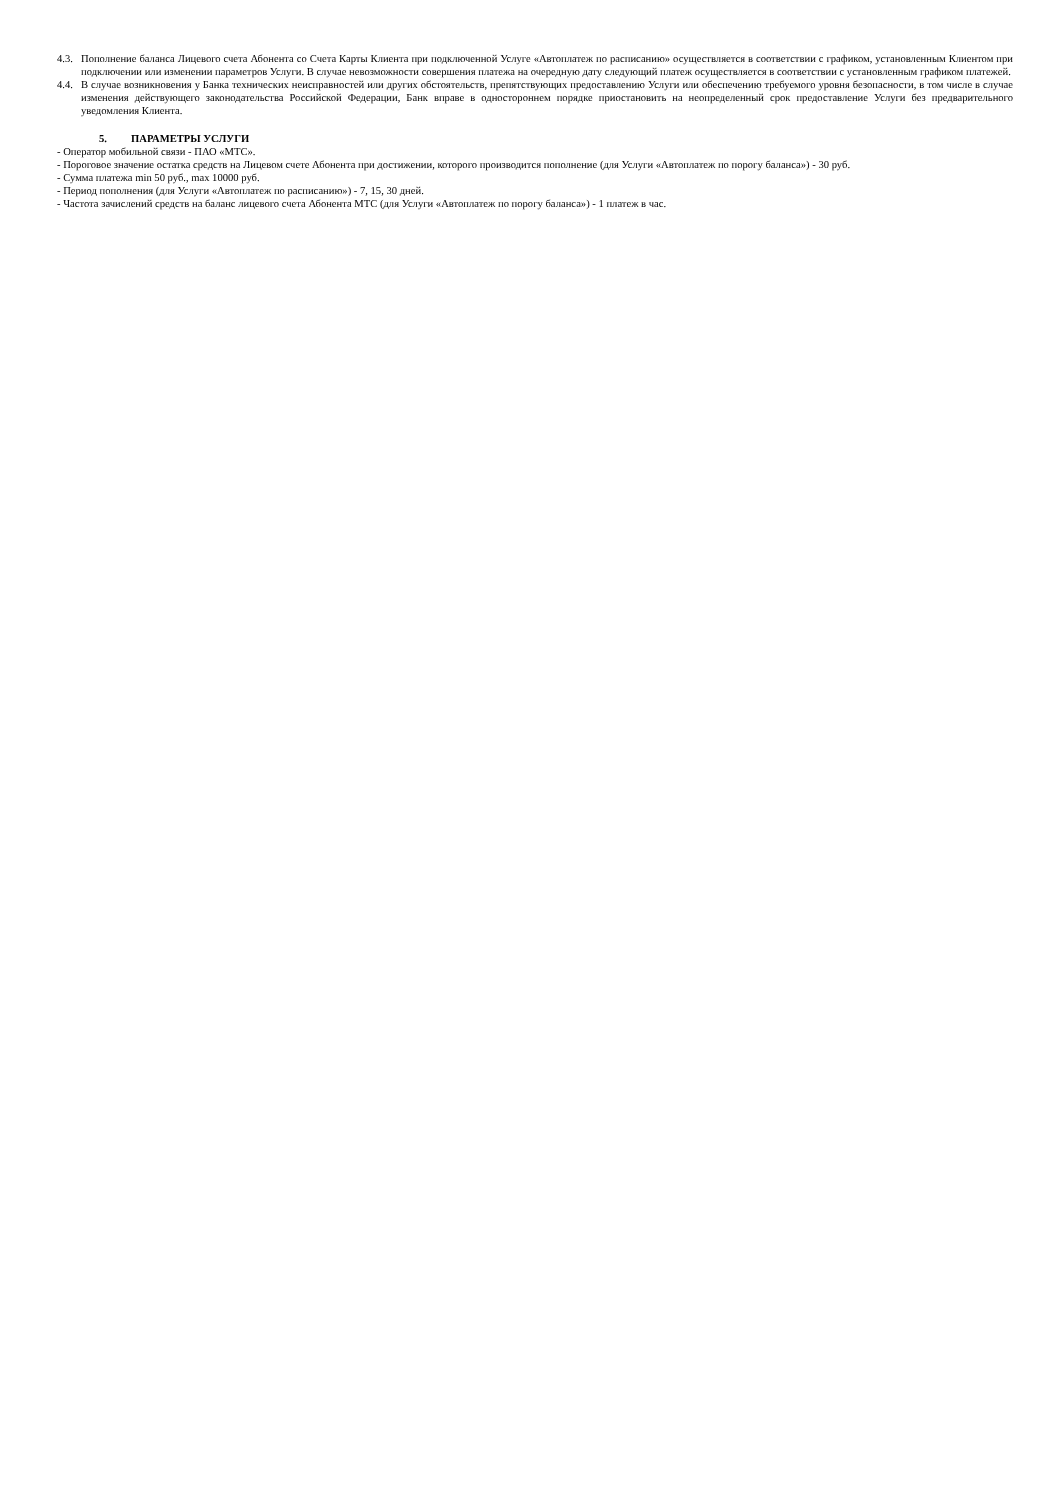4.3. Пополнение баланса Лицевого счета Абонента со Счета Карты Клиента при подключенной Услуге «Автоплатеж по расписанию» осуществляется в соответствии с графиком, установленным Клиентом при подключении или изменении параметров Услуги. В случае невозможности совершения платежа на очередную дату следующий платеж осуществляется в соответствии с установленным графиком платежей.
4.4. В случае возникновения у Банка технических неисправностей или других обстоятельств, препятствующих предоставлению Услуги или обеспечению требуемого уровня безопасности, в том числе в случае изменения действующего законодательства Российской Федерации, Банк вправе в одностороннем порядке приостановить на неопределенный срок предоставление Услуги без предварительного уведомления Клиента.
5. ПАРАМЕТРЫ УСЛУГИ
- Оператор мобильной связи - ПАО «МТС».
- Пороговое значение остатка средств на Лицевом счете Абонента при достижении, которого производится пополнение (для Услуги «Автоплатеж по порогу баланса») - 30 руб.
- Сумма платежа min 50 руб., max 10000 руб.
- Период пополнения (для Услуги «Автоплатеж по расписанию») - 7, 15, 30 дней.
- Частота зачислений средств на баланс лицевого счета Абонента МТС (для Услуги «Автоплатеж по порогу баланса») - 1 платеж в час.